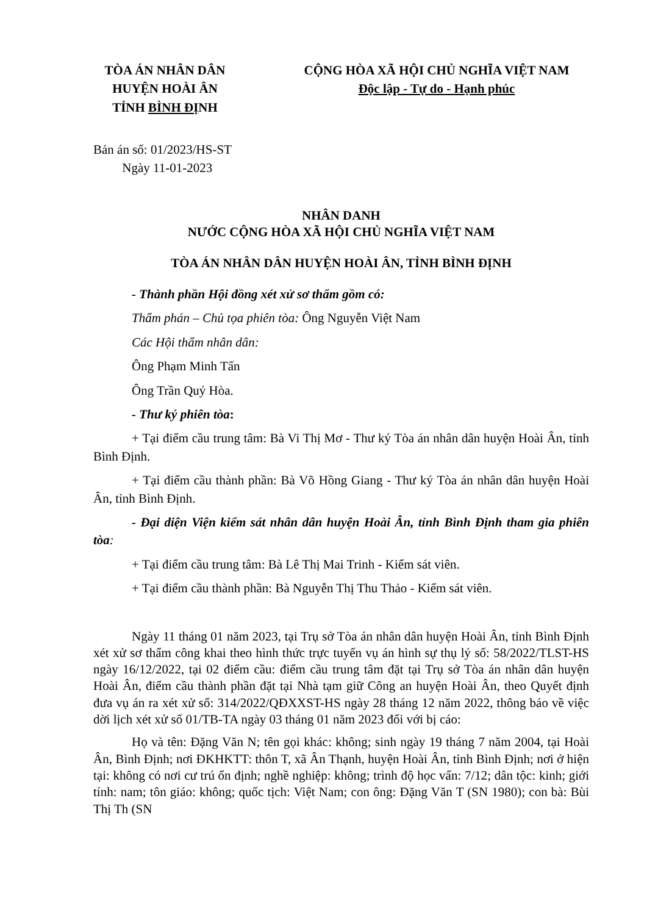TÒA ÁN NHÂN DÂN
HUYỆN HOÀI ÂN
TỈNH BÌNH ĐỊNH
CỘNG HÒA XÃ HỘI CHỦ NGHĨA VIỆT NAM
Độc lập - Tự do - Hạnh phúc
Bản án số: 01/2023/HS-ST
Ngày 11-01-2023
NHÂN DANH
NƯỚC CỘNG HÒA XÃ HỘI CHỦ NGHĨA VIỆT NAM
TÒA ÁN NHÂN DÂN HUYỆN HOÀI ÂN, TỈNH BÌNH ĐỊNH
- Thành phần Hội đồng xét xử sơ thẩm gồm có:
Thẩm phán – Chủ tọa phiên tòa: Ông Nguyễn Việt Nam
Các Hội thẩm nhân dân:
Ông Phạm Minh Tấn
Ông Trần Quý Hòa.
- Thư ký phiên tòa:
+ Tại điểm cầu trung tâm: Bà Vi Thị Mơ - Thư ký Tòa án nhân dân huyện Hoài Ân, tỉnh Bình Định.
+ Tại điểm cầu thành phần: Bà Võ Hồng Giang - Thư ký Tòa án nhân dân huyện Hoài Ân, tỉnh Bình Định.
- Đại diện Viện kiểm sát nhân dân huyện Hoài Ân, tỉnh Bình Định tham gia phiên tòa:
+ Tại điểm cầu trung tâm: Bà Lê Thị Mai Trinh - Kiểm sát viên.
+ Tại điểm cầu thành phần: Bà Nguyễn Thị Thu Thảo - Kiểm sát viên.
Ngày 11 tháng 01 năm 2023, tại Trụ sở Tòa án nhân dân huyện Hoài Ân, tỉnh Bình Định xét xử sơ thẩm công khai theo hình thức trực tuyến vụ án hình sự thụ lý số: 58/2022/TLST-HS ngày 16/12/2022, tại 02 điểm cầu: điểm cầu trung tâm đặt tại Trụ sở Tòa án nhân dân huyện Hoài Ân, điểm cầu thành phần đặt tại Nhà tạm giữ Công an huyện Hoài Ân, theo Quyết định đưa vụ án ra xét xử số: 314/2022/QĐXXST-HS ngày 28 tháng 12 năm 2022, thông báo về việc dời lịch xét xử số 01/TB-TA ngày 03 tháng 01 năm 2023 đối với bị cáo:
Họ và tên: Đặng Văn N; tên gọi khác: không; sinh ngày 19 tháng 7 năm 2004, tại Hoài Ân, Bình Định; nơi ĐKHKTT: thôn T, xã Ân Thạnh, huyện Hoài Ân, tỉnh Bình Định; nơi ở hiện tại: không có nơi cư trú ổn định; nghề nghiệp: không; trình độ học vấn: 7/12; dân tộc: kinh; giới tính: nam; tôn giáo: không; quốc tịch: Việt Nam; con ông: Đặng Văn T (SN 1980); con bà: Bùi Thị Th (SN